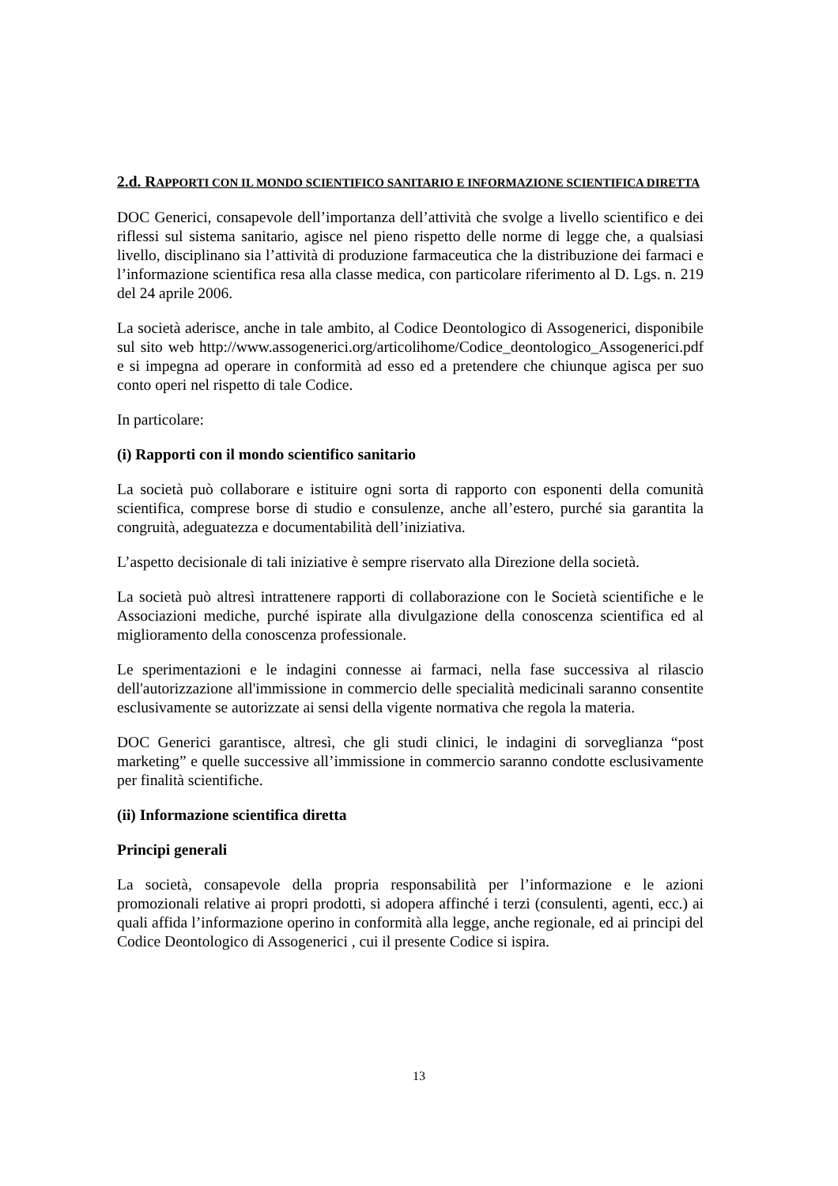2.d. RAPPORTI CON IL MONDO SCIENTIFICO SANITARIO E INFORMAZIONE SCIENTIFICA DIRETTA
DOC Generici, consapevole dell’importanza dell’attività che svolge a livello scientifico e dei riflessi sul sistema sanitario, agisce nel pieno rispetto delle norme di legge che, a qualsiasi livello, disciplinano sia l’attività di produzione farmaceutica che la distribuzione dei farmaci e l’informazione scientifica resa alla classe medica, con particolare riferimento al D. Lgs. n. 219 del 24 aprile 2006.
La società aderisce, anche in tale ambito, al Codice Deontologico di Assogenerici, disponibile sul sito web http://www.assogenerici.org/articolihome/Codice_deontologico_Assogenerici.pdf e si impegna ad operare in conformità ad esso ed a pretendere che chiunque agisca per suo conto operi nel rispetto di tale Codice.
In particolare:
(i) Rapporti con il mondo scientifico sanitario
La società può collaborare e istituire ogni sorta di rapporto con esponenti della comunità scientifica, comprese borse di studio e consulenze, anche all’estero, purché sia garantita la congruità, adeguatezza e documentabilità dell’iniziativa.
L’aspetto decisionale di tali iniziative è sempre riservato alla Direzione della società.
La società può altresì intrattenere rapporti di collaborazione con le Società scientifiche e le Associazioni mediche, purché ispirate alla divulgazione della conoscenza scientifica ed al miglioramento della conoscenza professionale.
Le sperimentazioni e le indagini connesse ai farmaci, nella fase successiva al rilascio dell'autorizzazione all'immissione in commercio delle specialità medicinali saranno consentite esclusivamente se autorizzate ai sensi della vigente normativa che regola la materia.
DOC Generici garantisce, altresì, che gli studi clinici, le indagini di sorveglianza “post marketing” e quelle successive all’immissione in commercio saranno condotte esclusivamente per finalità scientifiche.
(ii) Informazione scientifica diretta
Principi generali
La società, consapevole della propria responsabilità per l’informazione e le azioni promozionali relative ai propri prodotti, si adopera affinché i terzi (consulenti, agenti, ecc.) ai quali affida l’informazione operino in conformità alla legge, anche regionale, ed ai principi del Codice Deontologico di Assogenerici , cui il presente Codice si ispira.
13